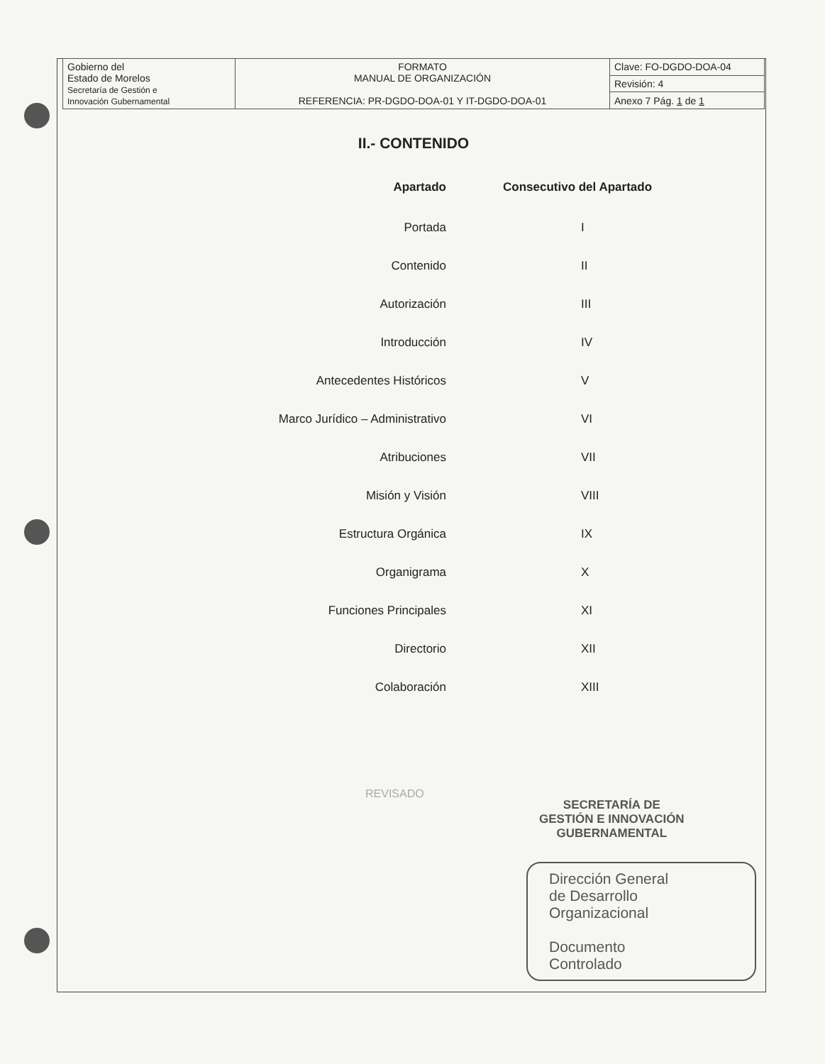| Gobierno del Estado de Morelos Secretaría de Gestión e Innovación Gubernamental | FORMATO MANUAL DE ORGANIZACIÓN REFERENCIA: PR-DGDO-DOA-01 Y IT-DGDO-DOA-01 | Clave: FO-DGDO-DOA-04 |
| | | Revisión: 4 |
| | | Anexo 7 Pág. 1 de 1 |
II.- CONTENIDO
| Apartado | Consecutivo del Apartado |
| --- | --- |
| Portada | I |
| Contenido | II |
| Autorización | III |
| Introducción | IV |
| Antecedentes Históricos | V |
| Marco Jurídico – Administrativo | VI |
| Atribuciones | VII |
| Misión y Visión | VIII |
| Estructura Orgánica | IX |
| Organigrama | X |
| Funciones Principales | XI |
| Directorio | XII |
| Colaboración | XIII |
REVISADO
SECRETARÍA DE
GESTIÓN E INNOVACIÓN
GUBERNAMENTAL
Dirección General
de Desarrollo
Organizacional
Documento
Controlado